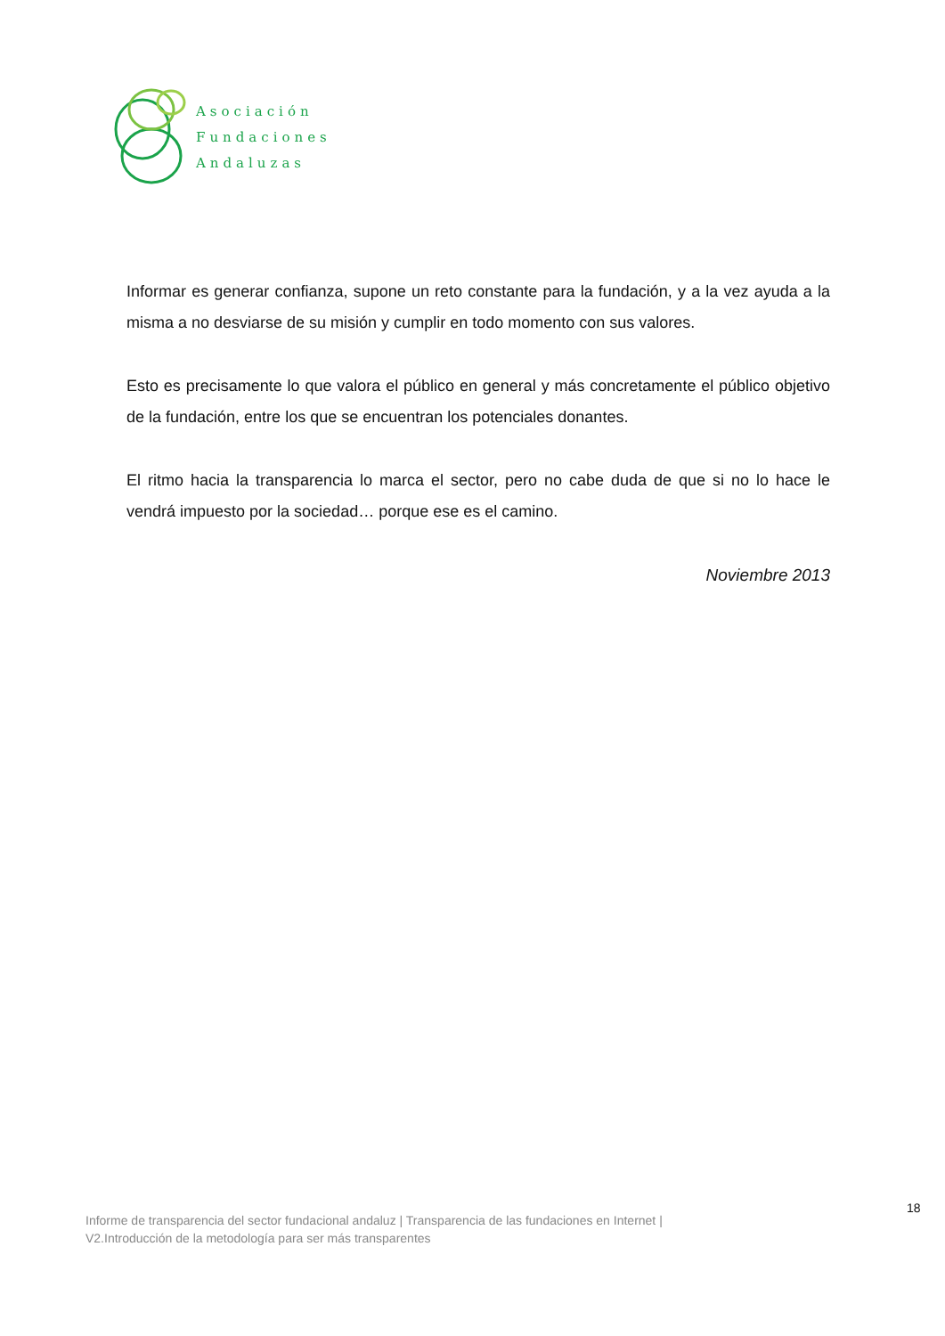Asociación
Fundaciones
Andaluzas
Informar es generar confianza, supone un reto constante para la fundación, y a la vez ayuda a la misma a no desviarse de su misión y cumplir en todo momento con sus valores.
Esto es precisamente lo que valora el público en general y más concretamente el público objetivo de la fundación, entre los que se encuentran los potenciales donantes.
El ritmo hacia la transparencia lo marca el sector, pero no cabe duda de que si no lo hace le vendrá impuesto por la sociedad… porque ese es el camino.
Noviembre 2013
18
Informe de transparencia del sector fundacional andaluz | Transparencia de las fundaciones en Internet |
V2.Introducción de la metodología para ser más transparentes